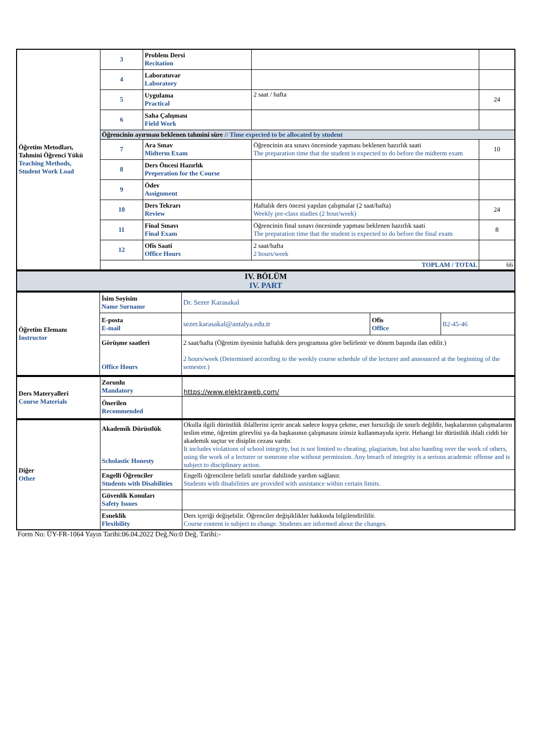| Öğretim Metodları, Tahmini Öğrenci Yükü Teaching Methods, Student Work Load | 3 | Problem Dersi Recitation | | |
| | 4 | Laboratuvar Laboratory | | |
| | 5 | Uygulama Practical | 2 saat / hafta | 24 |
| | 6 | Saha Çalışması Field Work | | |
| | Öğrencinin ayırması beklenen tahmini süre // Time expected to be allocated by student | | | |
| | 7 | Ara Sınav Midterm Exam | Öğrencinin ara sınavı öncesinde yapması beklenen hazırlık saati The preparation time that the student is expected to do before the midterm exam | 10 |
| | 8 | Ders Öncesi Hazırlık Preperation for the Course | | |
| | 9 | Ödev Assignment | | |
| | 10 | Ders Tekrarı Review | Haftalık ders öncesi yapılan çalışmalar (2 saat/hafta) Weekly pre-class studies (2 hour/week) | 24 |
| | 11 | Final Sınavı Final Exam | Öğrencinin final sınavı öncesinde yapması beklenen hazırlık saati The preparation time that the student is expected to do before the final exam | 8 |
| | 12 | Ofis Saati Office Hours | 2 saat/hafta 2 hours/week | |
| | TOPLAM / TOTAL | | | 66 |
| IV. BÖLÜM IV. PART |
| Öğretim Elemanı Instructor | İsim Soyisim Name Surname | Dr. Sezer Karasakal | | |
| | E-posta E-mail | sezer.karasakal@antalya.edu.tr | Ofis Office | B2-45-46 |
| | Görüşme saatleri Office Hours | 2 saat/hafta (Öğretim üyesinin haftalık ders programına göre belirlenir ve dönem başında ilan edilir.) 2 hours/week (Determined according to the weekly course schedule of the lecturer and announced at the beginning of the semester.) | | |
| Ders Materyalleri Course Materials | Zorunlu Mandatory | https://www.elektraweb.com/ |
| | Önerilen Recommended | |
| Diğer Other | Akademik Dürüstlük Scholastic Honesty | Okulla ilgili dürüstlük ihlallerini içerir ancak sadece kopya çekme, eser hırsızlığı ile sınırlı değildir, başkalarının çalışmalarını teslim etme, öğretim görevlisi ya da başkasının çalışmasını izinsiz kullanmayıda içerir. Hehangi bir dürüstlük ihlali ciddi bir akademik suçtur ve disiplin cezası vardır. It includes violations of school integrity, but is not limited to cheating, plagiarism, but also handing over the work of others, using the work of a lecturer or someone else without permission. Any breach of integrity is a serious academic offense and is subject to disciplinary action. |
| | Engelli Öğrenciler Students with Disabilities | Engelli öğrencilere belirli sınırlar dahilinde yardım sağlanır. Students with disabilities are provided with assistance within certain limits. |
| | Güvenlik Konuları Safety Issues | |
| | Esneklik Flexibility | Ders içeriği değişebilir. Öğrenciler değişiklikler hakkında bilgilendirililir. Course content is subject to change. Students are informed about the changes. |
Form No: ÜY-FR-1064 Yayın Tarihi:06.04.2022 Değ.No:0 Değ. Tarihi:-